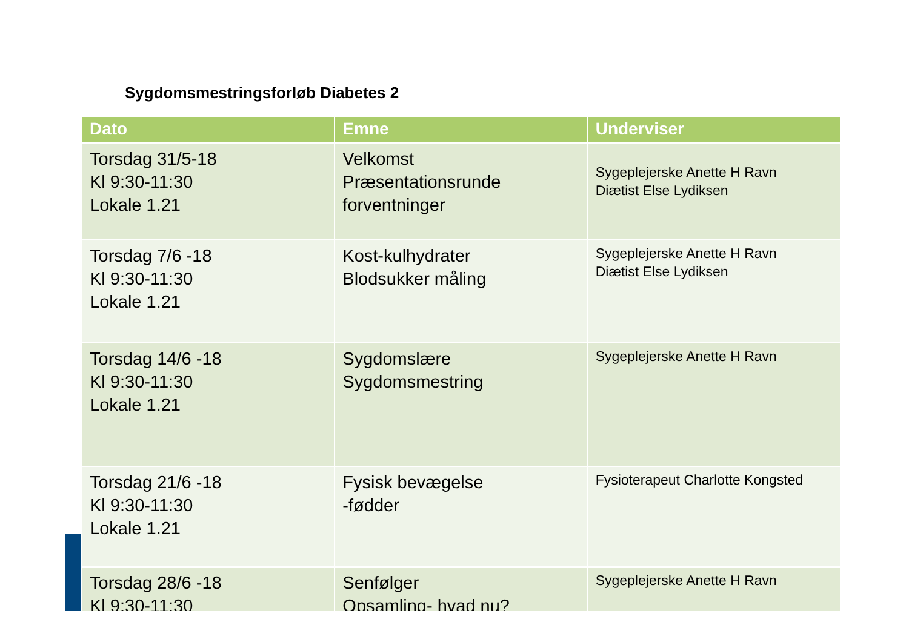Sygdomsmestringsforløb Diabetes 2
| Dato | Emne | Underviser |
| --- | --- | --- |
| Torsdag 31/5-18 Kl 9:30-11:30 Lokale 1.21 | Velkomst Præsentationsrunde forventninger | Sygeplejerske Anette H Ravn Diætist Else Lydiksen |
| Torsdag 7/6 -18 Kl 9:30-11:30 Lokale 1.21 | Kost-kulhydrater Blodsukker måling | Sygeplejerske Anette H Ravn Diætist Else Lydiksen |
| Torsdag 14/6 -18 Kl 9:30-11:30 Lokale 1.21 | Sygdomslære Sygdomsmestring | Sygeplejerske Anette H Ravn |
| Torsdag 21/6 -18 Kl 9:30-11:30 Lokale 1.21 | Fysisk bevægelse -fødder | Fysioterapeut Charlotte Kongsted |
| Torsdag 28/6 -18 Kl 9:30-11:30 | Senfølger Opsamling- hvad nu? | Sygeplejerske Anette H Ravn |